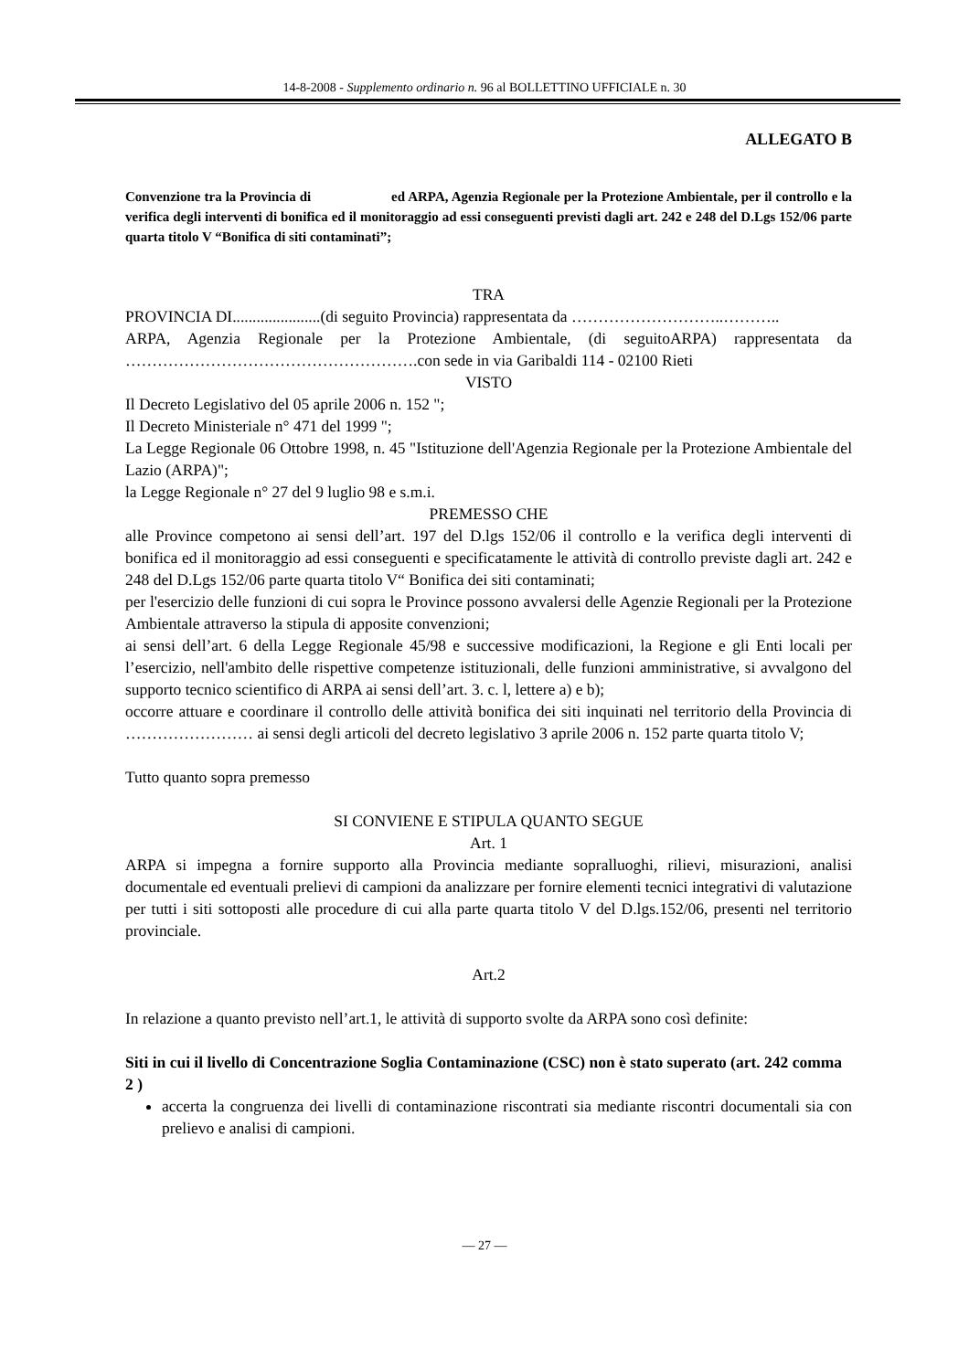14-8-2008 - Supplemento ordinario n. 96 al BOLLETTINO UFFICIALE n. 30
ALLEGATO B
Convenzione tra la Provincia di ed ARPA, Agenzia Regionale per la Protezione Ambientale, per il controllo e la verifica degli interventi di bonifica ed il monitoraggio ad essi conseguenti previsti dagli art. 242 e 248 del D.Lgs 152/06 parte quarta titolo V “Bonifica di siti contaminati”;
TRA
PROVINCIA DI......................(di seguito Provincia) rappresentata da ………………………..………..
ARPA, Agenzia Regionale per la Protezione Ambientale, (di seguitoARPA) rappresentata da ……………………………………………….con sede in via Garibaldi 114 - 02100 Rieti
VISTO
Il Decreto Legislativo del 05 aprile 2006 n. 152 ";
Il Decreto Ministeriale n° 471 del 1999 ";
La Legge Regionale 06 Ottobre 1998, n. 45 "Istituzione dell'Agenzia Regionale per la Protezione Ambientale del Lazio (ARPA)";
la Legge Regionale n° 27 del 9 luglio 98 e s.m.i.
PREMESSO CHE
alle Province competono ai sensi dell’art. 197 del D.lgs 152/06 il controllo e la verifica degli interventi di bonifica ed il monitoraggio ad essi conseguenti e specificatamente le attività di controllo previste dagli art. 242 e 248 del D.Lgs 152/06 parte quarta titolo V“ Bonifica dei siti contaminati;
per l'esercizio delle funzioni di cui sopra le Province possono avvalersi delle Agenzie Regionali per la Protezione Ambientale attraverso la stipula di apposite convenzioni;
ai sensi dell’art. 6 della Legge Regionale 45/98 e successive modificazioni, la Regione e gli Enti locali per l’esercizio, nell'ambito delle rispettive competenze istituzionali, delle funzioni amministrative, si avvalgono del supporto tecnico scientifico di ARPA ai sensi dell’art. 3. c. l, lettere a) e b);
occorre attuare e coordinare il controllo delle attività bonifica dei siti inquinati nel territorio della Provincia di …………………… ai sensi degli articoli del decreto legislativo 3 aprile 2006 n. 152 parte quarta titolo V;
Tutto quanto sopra premesso
SI CONVIENE E STIPULA QUANTO SEGUE
Art. 1
ARPA si impegna a fornire supporto alla Provincia mediante sopralluoghi, rilievi, misurazioni, analisi documentale ed eventuali prelievi di campioni da analizzare per fornire elementi tecnici integrativi di valutazione per tutti i siti sottoposti alle procedure di cui alla parte quarta titolo V del D.lgs.152/06, presenti nel territorio provinciale.
Art.2
In relazione a quanto previsto nell’art.1, le attività di supporto svolte da ARPA sono così definite:
Siti in cui il livello di Concentrazione Soglia Contaminazione (CSC) non è stato superato (art. 242 comma 2 )
accerta la congruenza dei livelli di contaminazione riscontrati sia mediante riscontri documentali sia con prelievo e analisi di campioni.
— 27 —